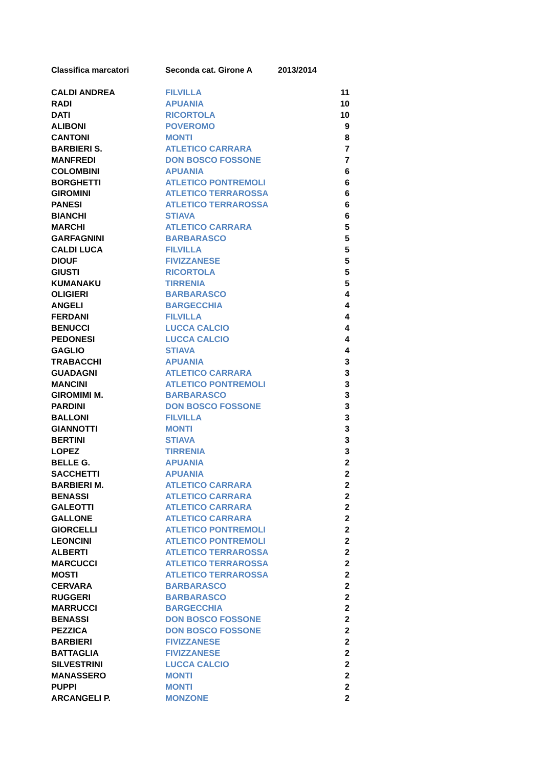Classifica marcatori Seconda cat. Girone A 2013/2014
| CALDI ANDREA | FILVILLA | 11 |
| RADI | APUANIA | 10 |
| DATI | RICORTOLA | 10 |
| ALIBONI | POVEROMO | 9 |
| CANTONI | MONTI | 8 |
| BARBIERI S. | ATLETICO CARRARA | 7 |
| MANFREDI | DON BOSCO FOSSONE | 7 |
| COLOMBINI | APUANIA | 6 |
| BORGHETTI | ATLETICO PONTREMOLI | 6 |
| GIROMINI | ATLETICO TERRAROSSA | 6 |
| PANESI | ATLETICO TERRAROSSA | 6 |
| BIANCHI | STIAVA | 6 |
| MARCHI | ATLETICO CARRARA | 5 |
| GARFAGNINI | BARBARASCO | 5 |
| CALDI LUCA | FILVILLA | 5 |
| DIOUF | FIVIZZANESE | 5 |
| GIUSTI | RICORTOLA | 5 |
| KUMANAKU | TIRRENIA | 5 |
| OLIGIERI | BARBARASCO | 4 |
| ANGELI | BARGECCHIA | 4 |
| FERDANI | FILVILLA | 4 |
| BENUCCI | LUCCA CALCIO | 4 |
| PEDONESI | LUCCA CALCIO | 4 |
| GAGLIO | STIAVA | 4 |
| TRABACCHI | APUANIA | 3 |
| GUADAGNI | ATLETICO CARRARA | 3 |
| MANCINI | ATLETICO PONTREMOLI | 3 |
| GIROMIMI M. | BARBARASCO | 3 |
| PARDINI | DON BOSCO FOSSONE | 3 |
| BALLONI | FILVILLA | 3 |
| GIANNOTTI | MONTI | 3 |
| BERTINI | STIAVA | 3 |
| LOPEZ | TIRRENIA | 3 |
| BELLE G. | APUANIA | 2 |
| SACCHETTI | APUANIA | 2 |
| BARBIERI M. | ATLETICO CARRARA | 2 |
| BENASSI | ATLETICO CARRARA | 2 |
| GALEOTTI | ATLETICO CARRARA | 2 |
| GALLONE | ATLETICO CARRARA | 2 |
| GIORCELLI | ATLETICO PONTREMOLI | 2 |
| LEONCINI | ATLETICO PONTREMOLI | 2 |
| ALBERTI | ATLETICO TERRAROSSA | 2 |
| MARCUCCI | ATLETICO TERRAROSSA | 2 |
| MOSTI | ATLETICO TERRAROSSA | 2 |
| CERVARA | BARBARASCO | 2 |
| RUGGERI | BARBARASCO | 2 |
| MARRUCCI | BARGECCHIA | 2 |
| BENASSI | DON BOSCO FOSSONE | 2 |
| PEZZICA | DON BOSCO FOSSONE | 2 |
| BARBIERI | FIVIZZANESE | 2 |
| BATTAGLIA | FIVIZZANESE | 2 |
| SILVESTRINI | LUCCA CALCIO | 2 |
| MANASSERO | MONTI | 2 |
| PUPPI | MONTI | 2 |
| ARCANGELI P. | MONZONE | 2 |